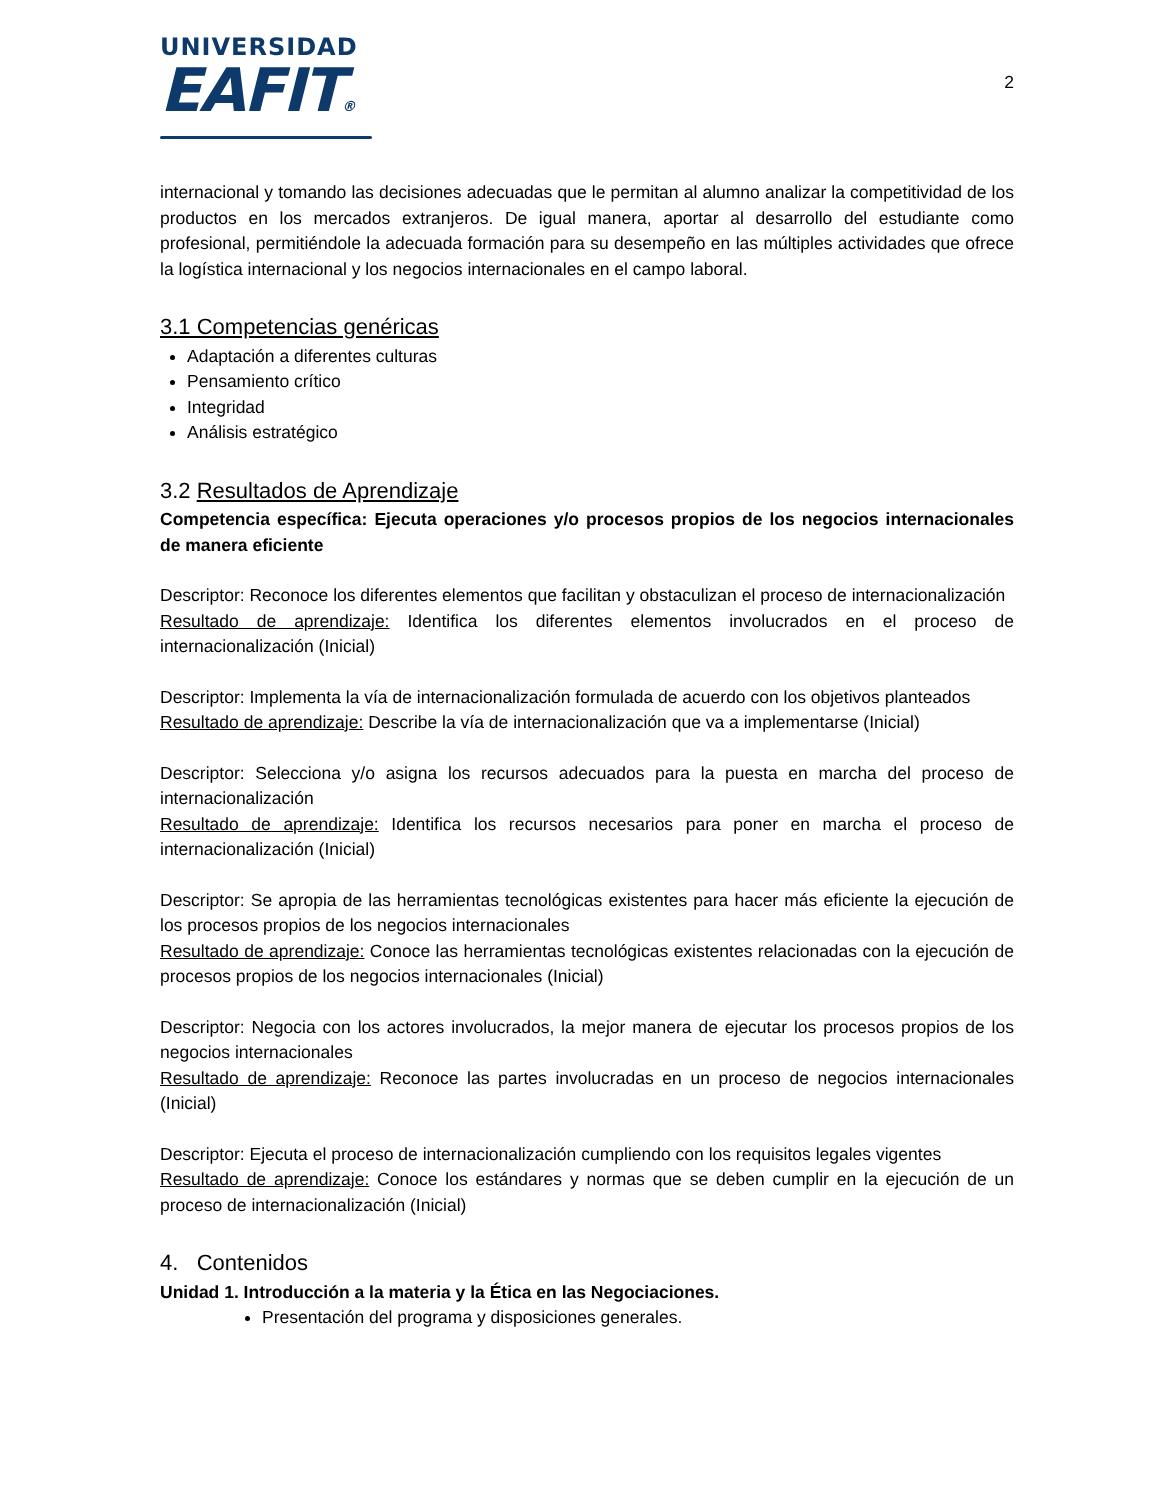UNIVERSIDAD
EAFIT®
2
internacional y tomando las decisiones adecuadas que le permitan al alumno analizar la competitividad de los productos en los mercados extranjeros. De igual manera, aportar al desarrollo del estudiante como profesional, permitiéndole la adecuada formación para su desempeño en las múltiples actividades que ofrece la logística internacional y los negocios internacionales en el campo laboral.
3.1 Competencias genéricas
Adaptación a diferentes culturas
Pensamiento crítico
Integridad
Análisis estratégico
3.2 Resultados de Aprendizaje
Competencia específica: Ejecuta operaciones y/o procesos propios de los negocios internacionales de manera eficiente
Descriptor: Reconoce los diferentes elementos que facilitan y obstaculizan el proceso de internacionalización
Resultado de aprendizaje: Identifica los diferentes elementos involucrados en el proceso de internacionalización (Inicial)
Descriptor: Implementa la vía de internacionalización formulada de acuerdo con los objetivos planteados
Resultado de aprendizaje: Describe la vía de internacionalización que va a implementarse (Inicial)
Descriptor: Selecciona y/o asigna los recursos adecuados para la puesta en marcha del proceso de internacionalización
Resultado de aprendizaje: Identifica los recursos necesarios para poner en marcha el proceso de internacionalización (Inicial)
Descriptor: Se apropia de las herramientas tecnológicas existentes para hacer más eficiente la ejecución de los procesos propios de los negocios internacionales
Resultado de aprendizaje: Conoce las herramientas tecnológicas existentes relacionadas con la ejecución de procesos propios de los negocios internacionales (Inicial)
Descriptor: Negocia con los actores involucrados, la mejor manera de ejecutar los procesos propios de los negocios internacionales
Resultado de aprendizaje: Reconoce las partes involucradas en un proceso de negocios internacionales (Inicial)
Descriptor: Ejecuta el proceso de internacionalización cumpliendo con los requisitos legales vigentes
Resultado de aprendizaje: Conoce los estándares y normas que se deben cumplir en la ejecución de un proceso de internacionalización (Inicial)
4. Contenidos
Unidad 1. Introducción a la materia y la Ética en las Negociaciones.
Presentación del programa y disposiciones generales.